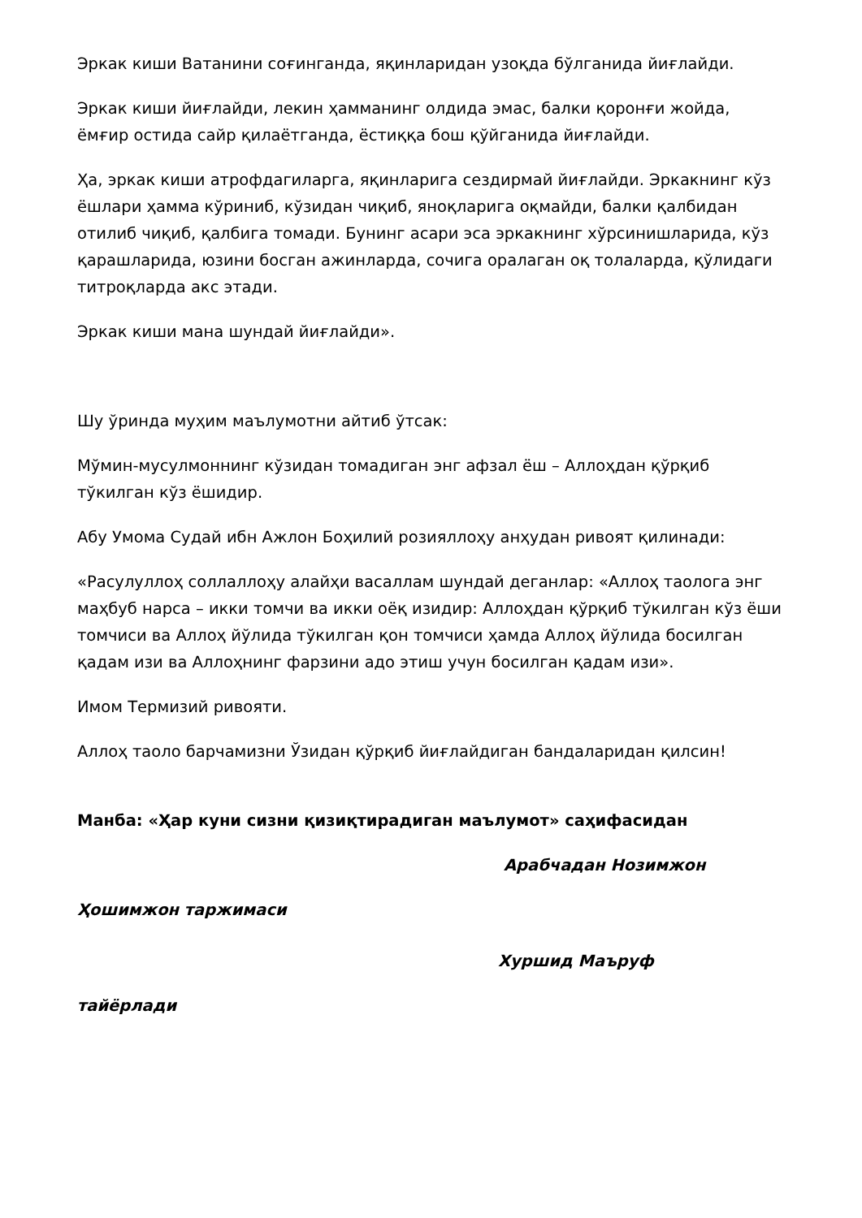Эркак киши Ватанини соғинганда, яқинларидан узоқда бўлганида йиғлайди.
Эркак киши йиғлайди, лекин ҳамманинг олдида эмас, балки қоронғи жойда, ёмғир остида сайр қилаётганда, ёстиққа бош қўйганида йиғлайди.
Ҳа, эркак киши атрофдагиларга, яқинларига сездирмай йиғлайди. Эркакнинг кўз ёшлари ҳамма кўриниб, кўзидан чиқиб, яноқларига оқмайди, балки қалбидан отилиб чиқиб, қалбига томади. Бунинг асари эса эркакнинг хўрсинишларида, кўз қарашларида, юзини босган ажинларда, сочига оралаган оқ толаларда, қўлидаги титроқларда акс этади.
Эркак киши мана шундай йиғлайди».
Шу ўринда муҳим маълумотни айтиб ўтсак:
Мўмин-мусулмоннинг кўзидан томадиган энг афзал ёш – Аллоҳдан қўрқиб тўкилган кўз ёшидир.
Абу Умома Судай ибн Ажлон Боҳилий розияллоҳу анҳудан ривоят қилинади:
«Расулуллоҳ соллаллоҳу алайҳи васаллам шундай деганлар: «Аллоҳ таолога энг маҳбуб нарса – икки томчи ва икки оёқ изидир: Аллоҳдан қўрқиб тўкилган кўз ёши томчиси ва Аллоҳ йўлида тўкилган қон томчиси ҳамда Аллоҳ йўлида босилган қадам изи ва Аллоҳнинг фарзини адо этиш учун босилган қадам изи».
Имом Термизий ривояти.
Аллоҳ таоло барчамизни Ўзидан қўрқиб йиғлайдиган бандаларидан қилсин!
Манба: «Ҳар куни сизни қизиқтирадиган маълумот» саҳифасидан
Арабчадан Нозимжон
Ҳошимжон таржимаси
Хуршид Маъруф
тайёрлади